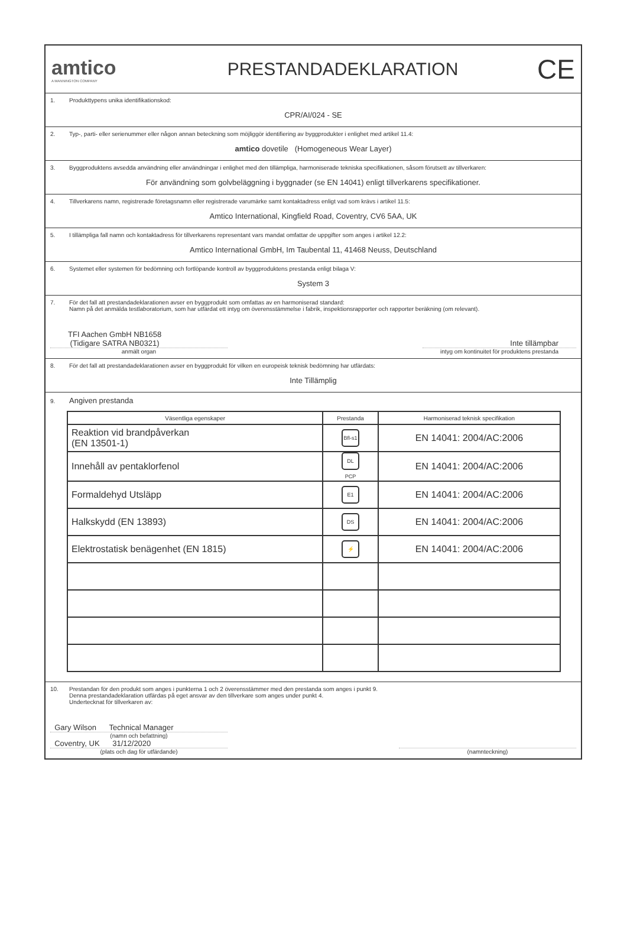amtico
A MANNINGTON COMPANY
PRESTANDADEKLARATION
CE
1. Produkttypens unika identifikationskod:
CPR/AI/024 - SE
2. Typ-, parti- eller serienummer eller någon annan beteckning som möjliggör identifiering av byggprodukter i enlighet med artikel 11.4:
amtico dovetile (Homogeneous Wear Layer)
3. Byggproduktens avsedda användning eller användningar i enlighet med den tillämpliga, harmoniserade tekniska specifikationen, såsom förutsett av tillverkaren:
För användning som golvbeläggning i byggnader (se EN 14041) enligt tillverkarens specifikationer.
4. Tillverkarens namn, registrerade företagsnamn eller registrerade varumärke samt kontaktadress enligt vad som krävs i artikel 11.5:
Amtico International, Kingfield Road, Coventry, CV6 5AA, UK
5. I tillämpliga fall namn och kontaktadress för tillverkarens representant vars mandat omfattar de uppgifter som anges i artikel 12.2:
Amtico International GmbH, Im Taubental 11, 41468 Neuss, Deutschland
6. Systemet eller systemen för bedömning och fortlöpande kontroll av byggproduktens prestanda enligt bilaga V:
System 3
7. För det fall att prestandadeklarationen avser en byggprodukt som omfattas av en harmoniserad standard:
Namn på det anmälda testlaboratorium, som har utfärdat ett intyg om överensstämmelse i fabrik, inspektionsrapporter och rapporter beräkning (om relevant).
TFI Aachen GmbH NB1658
(Tidigare SATRA NB0321)
Inte tillämpbar
anmält organ intyg om kontinuitet för produktens prestanda
8. För det fall att prestandadeklarationen avser en byggprodukt för vilken en europeisk teknisk bedömning har utfärdats:
Inte Tillämplig
9. Angiven prestanda
| Väsentliga egenskaper | Prestanda | Harmoniserad teknisk specifikation |
| --- | --- | --- |
| Reaktion vid brandpåverkan (EN 13501-1) | Bfl-s1 | EN 14041: 2004/AC:2006 |
| Innehåll av pentaklorfenol | DL PCP | EN 14041: 2004/AC:2006 |
| Formaldehyd Utsläpp | E1 | EN 14041: 2004/AC:2006 |
| Halkskydd (EN 13893) | DS | EN 14041: 2004/AC:2006 |
| Elektrostatisk benägenhet (EN 1815) | ⚡ | EN 14041: 2004/AC:2006 |
10. Prestandan för den produkt som anges i punkterna 1 och 2 överensstämmer med den prestanda som anges i punkt 9.
Denna prestandadeklaration utfärdas på eget ansvar av den tillverkare som anges under punkt 4.
Undertecknat för tillverkaren av:
Gary Wilson Technical Manager
(namn och befattning)
Coventry, UK 31/12/2020
(plats och dag för utfärdande)
(namnteckning)